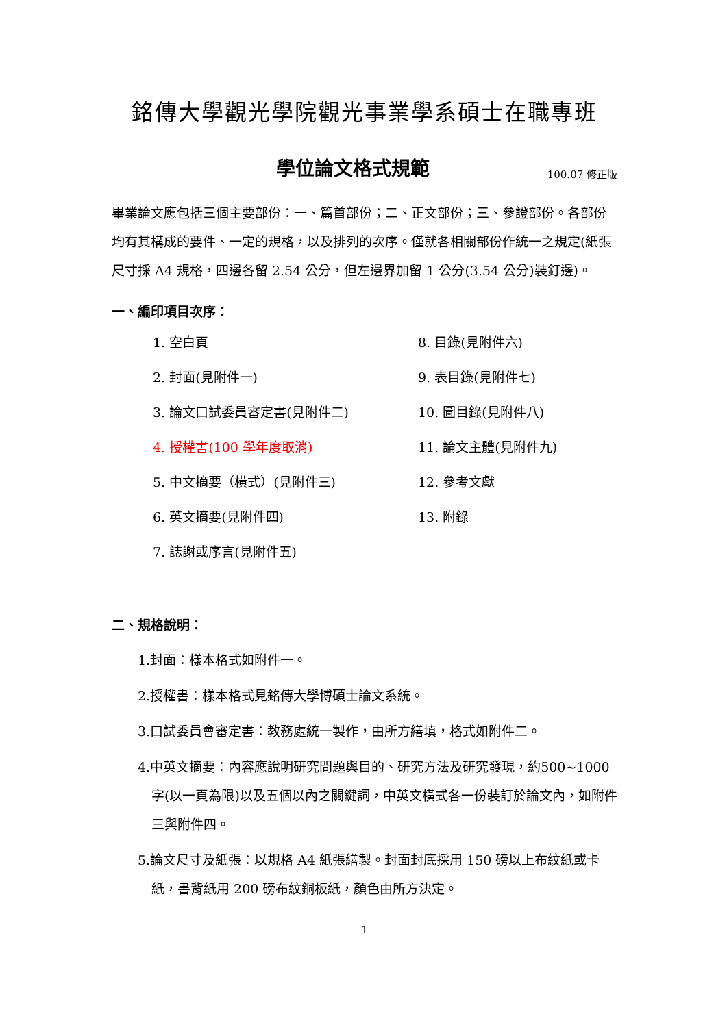銘傳大學觀光學院觀光事業學系碩士在職專班
學位論文格式規範
100.07 修正版
畢業論文應包括三個主要部份：一、篇首部份；二、正文部份；三、參證部份。各部份均有其構成的要件、一定的規格，以及排列的次序。僅就各相關部份作統一之規定(紙張尺寸採 A4 規格，四邊各留 2.54 公分，但左邊界加留 1 公分(3.54 公分)裝釘邊)。
一、編印項目次序：
1. 空白頁
8. 目錄(見附件六)
2. 封面(見附件一)
9. 表目錄(見附件七)
3. 論文口試委員審定書(見附件二)
10. 圖目錄(見附件八)
4. 授權書(100 學年度取消)
11. 論文主體(見附件九)
5. 中文摘要（橫式）(見附件三)
12. 參考文獻
6. 英文摘要(見附件四)
13. 附錄
7. 誌謝或序言(見附件五)
二、規格說明：
1.封面：樣本格式如附件一。
2.授權書：樣本格式見銘傳大學博碩士論文系統。
3.口試委員會審定書：教務處統一製作，由所方繕填，格式如附件二。
4.中英文摘要：內容應說明研究問題與目的、研究方法及研究發現，約500~1000 字(以一頁為限)以及五個以內之關鍵詞，中英文橫式各一份裝訂於論文內，如附件三與附件四。
5.論文尺寸及紙張：以規格 A4 紙張繕製。封面封底採用 150 磅以上布紋紙或卡紙，書背紙用 200 磅布紋銅板紙，顏色由所方決定。
1